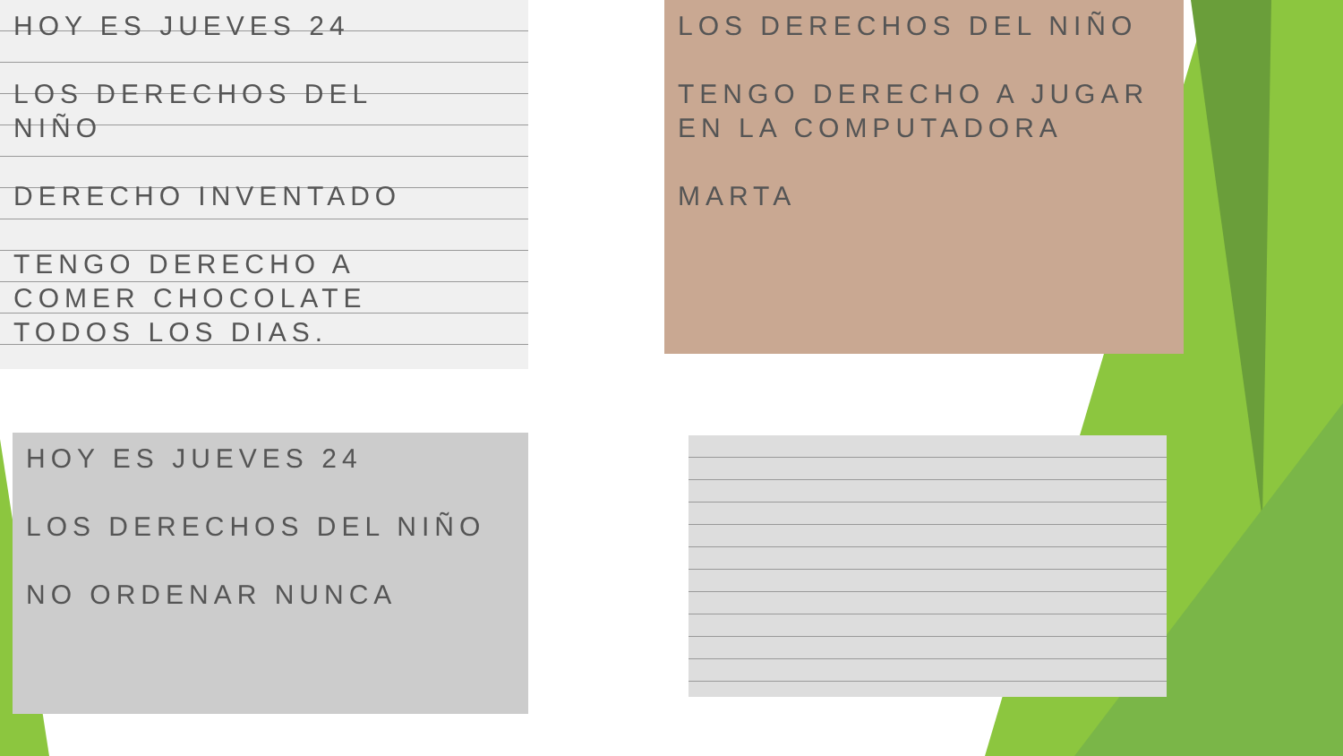HOY ES JUEVES 24
LOS DERECHOS DEL
NIÑO
DERECHO INVENTADO
TENGO DERECHO A
COMER CHOCOLATE
TODOS LOS DIAS.
LOS DERECHOS DEL NIÑO
TENGO DERECHO A JUGAR
EN LA COMPUTADORA
MARTA
HOY ES JUEVES 24
LOS DERECHOS DEL NIÑO
NO ORDENAR NUNCA